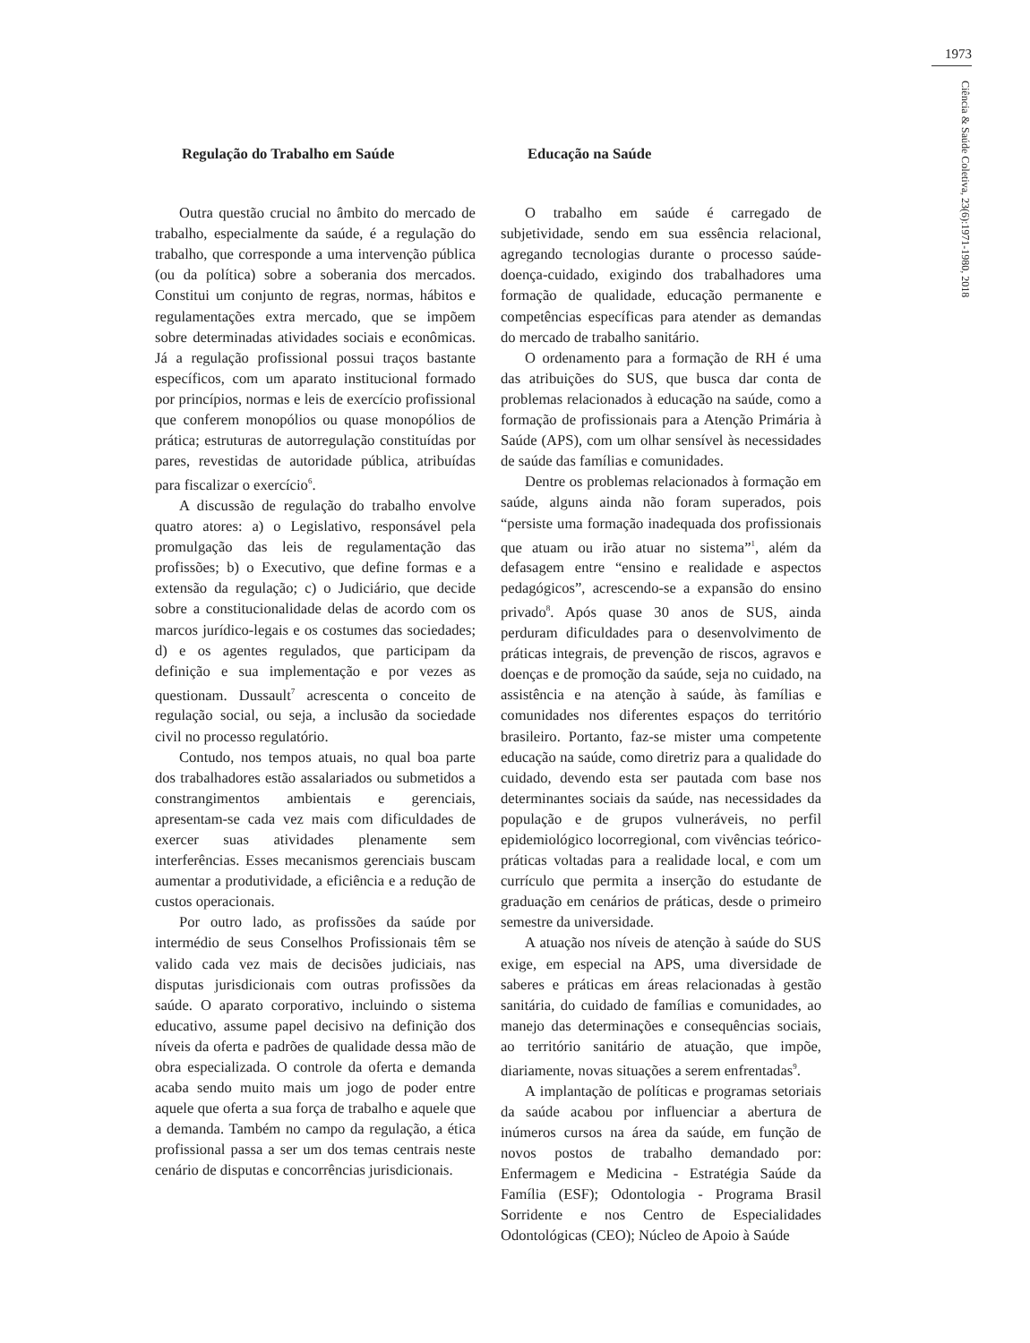1973
Ciência & Saúde Coletiva, 23(6):1971-1980, 2018
Regulação do Trabalho em Saúde
Outra questão crucial no âmbito do mercado de trabalho, especialmente da saúde, é a regulação do trabalho, que corresponde a uma intervenção pública (ou da política) sobre a soberania dos mercados. Constitui um conjunto de regras, normas, hábitos e regulamentações extra mercado, que se impõem sobre determinadas atividades sociais e econômicas. Já a regulação profissional possui traços bastante específicos, com um aparato institucional formado por princípios, normas e leis de exercício profissional que conferem monopólios ou quase monopólios de prática; estruturas de autorregulação constituídas por pares, revestidas de autoridade pública, atribuídas para fiscalizar o exercício<sup>6</sup>.
A discussão de regulação do trabalho envolve quatro atores: a) o Legislativo, responsável pela promulgação das leis de regulamentação das profissões; b) o Executivo, que define formas e a extensão da regulação; c) o Judiciário, que decide sobre a constitucionalidade delas de acordo com os marcos jurídico-legais e os costumes das sociedades; d) e os agentes regulados, que participam da definição e sua implementação e por vezes as questionam. Dussault<sup>7</sup> acrescenta o conceito de regulação social, ou seja, a inclusão da sociedade civil no processo regulatório.
Contudo, nos tempos atuais, no qual boa parte dos trabalhadores estão assalariados ou submetidos a constrangimentos ambientais e gerenciais, apresentam-se cada vez mais com dificuldades de exercer suas atividades plenamente sem interferências. Esses mecanismos gerenciais buscam aumentar a produtividade, a eficiência e a redução de custos operacionais.
Por outro lado, as profissões da saúde por intermédio de seus Conselhos Profissionais têm se valido cada vez mais de decisões judiciais, nas disputas jurisdicionais com outras profissões da saúde. O aparato corporativo, incluindo o sistema educativo, assume papel decisivo na definição dos níveis da oferta e padrões de qualidade dessa mão de obra especializada. O controle da oferta e demanda acaba sendo muito mais um jogo de poder entre aquele que oferta a sua força de trabalho e aquele que a demanda. Também no campo da regulação, a ética profissional passa a ser um dos temas centrais neste cenário de disputas e concorrências jurisdicionais.
Educação na Saúde
O trabalho em saúde é carregado de subjetividade, sendo em sua essência relacional, agregando tecnologias durante o processo saúde-doença-cuidado, exigindo dos trabalhadores uma formação de qualidade, educação permanente e competências específicas para atender as demandas do mercado de trabalho sanitário.
O ordenamento para a formação de RH é uma das atribuições do SUS, que busca dar conta de problemas relacionados à educação na saúde, como a formação de profissionais para a Atenção Primária à Saúde (APS), com um olhar sensível às necessidades de saúde das famílias e comunidades.
Dentre os problemas relacionados à formação em saúde, alguns ainda não foram superados, pois “persiste uma formação inadequada dos profissionais que atuam ou irão atuar no sistema”<sup>1</sup>, além da defasagem entre “ensino e realidade e aspectos pedagógicos”, acrescendo-se a expansão do ensino privado<sup>8</sup>. Após quase 30 anos de SUS, ainda perduram dificuldades para o desenvolvimento de práticas integrais, de prevenção de riscos, agravos e doenças e de promoção da saúde, seja no cuidado, na assistência e na atenção à saúde, às famílias e comunidades nos diferentes espaços do território brasileiro. Portanto, faz-se mister uma competente educação na saúde, como diretriz para a qualidade do cuidado, devendo esta ser pautada com base nos determinantes sociais da saúde, nas necessidades da população e de grupos vulneráveis, no perfil epidemiológico locorregional, com vivências teórico-práticas voltadas para a realidade local, e com um currículo que permita a inserção do estudante de graduação em cenários de práticas, desde o primeiro semestre da universidade.
A atuação nos níveis de atenção à saúde do SUS exige, em especial na APS, uma diversidade de saberes e práticas em áreas relacionadas à gestão sanitária, do cuidado de famílias e comunidades, ao manejo das determinações e consequências sociais, ao território sanitário de atuação, que impõe, diariamente, novas situações a serem enfrentadas<sup>9</sup>.
A implantação de políticas e programas setoriais da saúde acabou por influenciar a abertura de inúmeros cursos na área da saúde, em função de novos postos de trabalho demandado por: Enfermagem e Medicina - Estratégia Saúde da Família (ESF); Odontologia - Programa Brasil Sorridente e nos Centro de Especialidades Odontológicas (CEO); Núcleo de Apoio à Saúde